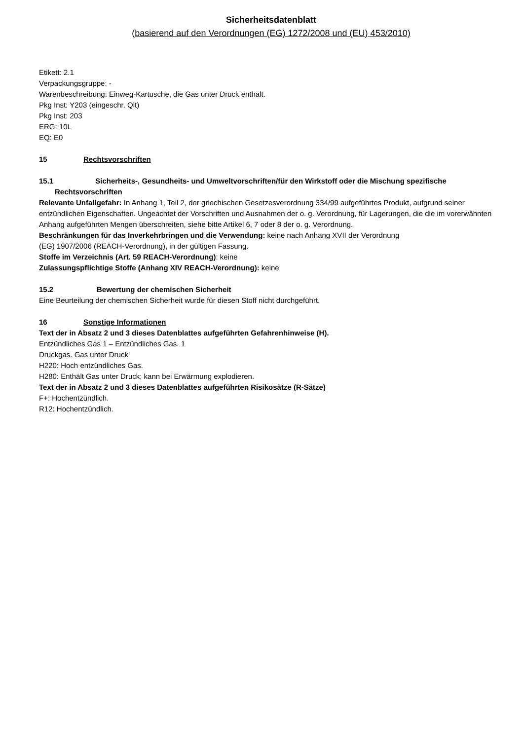Sicherheitsdatenblatt
(basierend auf den Verordnungen (EG) 1272/2008 und (EU) 453/2010)
Etikett: 2.1
Verpackungsgruppe: -
Warenbeschreibung: Einweg-Kartusche, die Gas unter Druck enthält.
Pkg Inst: Y203 (eingeschr. Qlt)
Pkg Inst: 203
ERG: 10L
EQ: E0
15 Rechtsvorschriften
15.1 Sicherheits-, Gesundheits- und Umweltvorschriften/für den Wirkstoff oder die Mischung spezifische Rechtsvorschriften
Relevante Unfallgefahr: In Anhang 1, Teil 2, der griechischen Gesetzesverordnung 334/99 aufgeführtes Produkt, aufgrund seiner entzündlichen Eigenschaften. Ungeachtet der Vorschriften und Ausnahmen der o. g. Verordnung, für Lagerungen, die die im vorerwähnten Anhang aufgeführten Mengen überschreiten, siehe bitte Artikel 6, 7 oder 8 der o. g. Verordnung.
Beschränkungen für das Inverkehrbringen und die Verwendung: keine nach Anhang XVII der Verordnung
(EG) 1907/2006 (REACH-Verordnung), in der gültigen Fassung.
Stoffe im Verzeichnis (Art. 59 REACH-Verordnung): keine
Zulassungspflichtige Stoffe (Anhang XIV REACH-Verordnung): keine
15.2 Bewertung der chemischen Sicherheit
Eine Beurteilung der chemischen Sicherheit wurde für diesen Stoff nicht durchgeführt.
16 Sonstige Informationen
Text der in Absatz 2 und 3 dieses Datenblattes aufgeführten Gefahrenhinweise (H).
Entzündliches Gas 1 – Entzündliches Gas. 1
Druckgas. Gas unter Druck
H220: Hoch entzündliches Gas.
H280: Enthält Gas unter Druck; kann bei Erwärmung explodieren.
Text der in Absatz 2 und 3 dieses Datenblattes aufgeführten Risikosätze (R-Sätze)
F+: Hochentzündlich.
R12: Hochentzündlich.